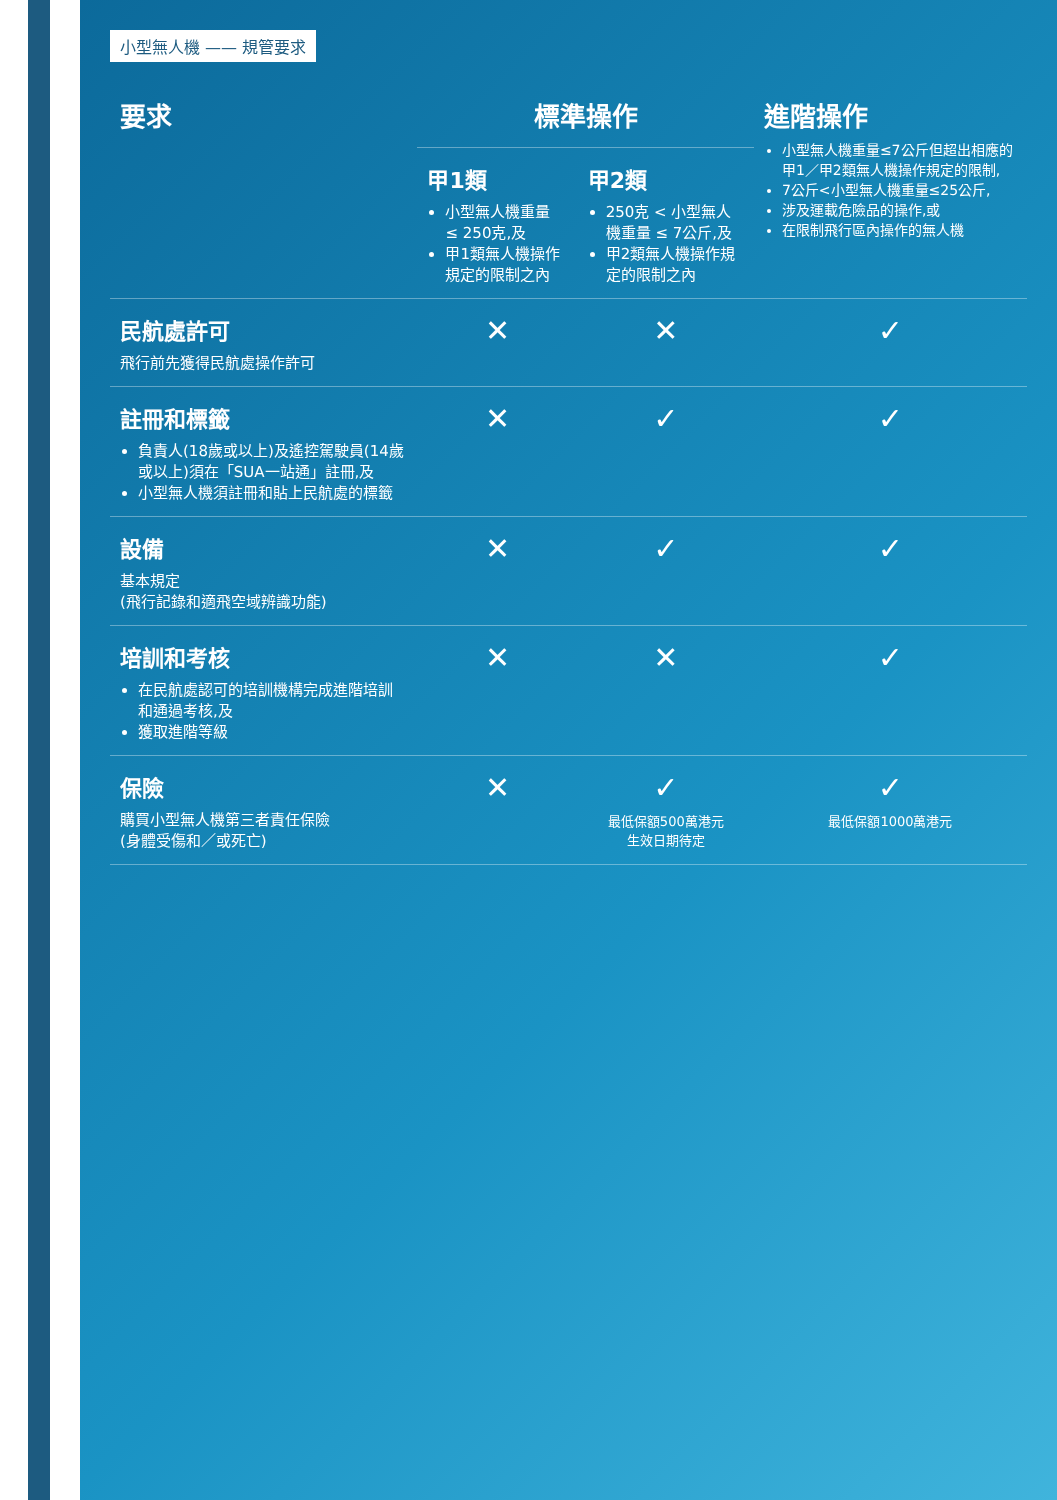小型無人機 —— 規管要求
| 要求 | 標準操作 | | 進階操作 小型無人機重量≤7公斤但超出相應的甲1／甲2類無人機操作規定的限制, 7公斤<小型無人機重量≤25公斤, 涉及運載危險品的操作,或 在限制飛行區內操作的無人機 |
| --- | --- | --- | --- |
| | 甲1類 小型無人機重量 ≤ 250克,及 甲1類無人機操作規定的限制之內 | 甲2類 250克 < 小型無人機重量 ≤ 7公斤,及 甲2類無人機操作規定的限制之內 | |
| 民航處許可 飛行前先獲得民航處操作許可 | ✕ | ✕ | ✓ |
| 註冊和標籤 負責人(18歲或以上)及遙控駕駛員(14歲或以上)須在「SUA一站通」註冊,及 小型無人機須註冊和貼上民航處的標籤 | ✕ | ✓ | ✓ |
| 設備 基本規定 (飛行記錄和適飛空域辨識功能) | ✕ | ✓ | ✓ |
| 培訓和考核 在民航處認可的培訓機構完成進階培訓和通過考核,及 獲取進階等級 | ✕ | ✕ | ✓ |
| 保險 購買小型無人機第三者責任保險 (身體受傷和／或死亡) | ✕ | ✓ 最低保額500萬港元 生效日期待定 | ✓ 最低保額1000萬港元 |